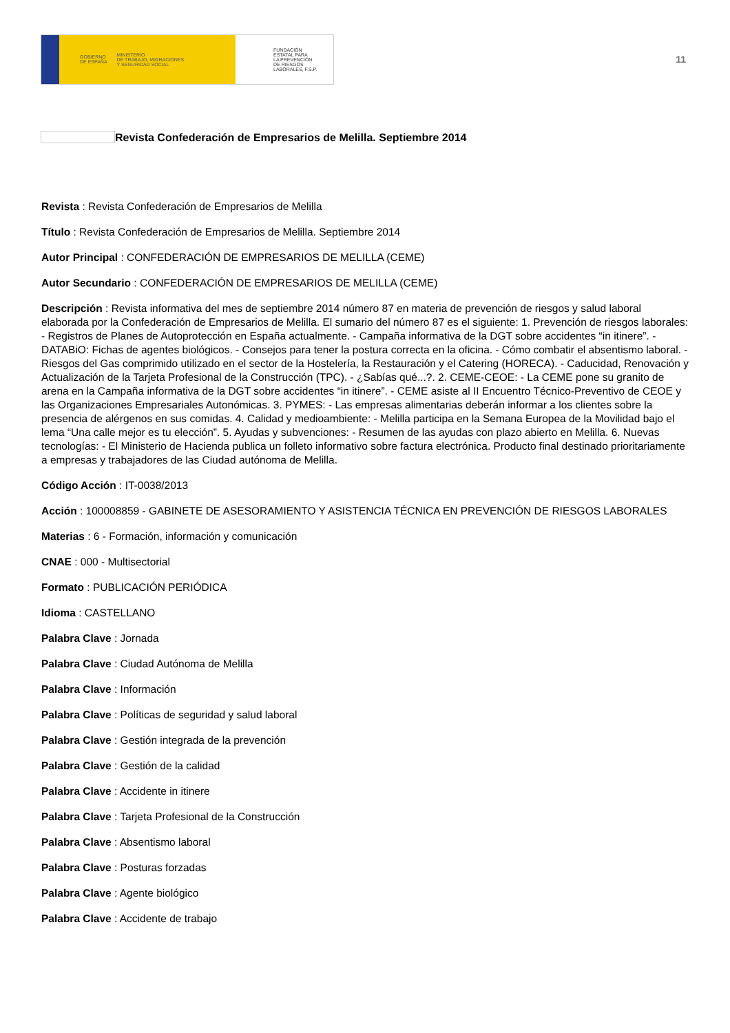GOBIERNO
DE ESPAÑA MINISTERIO
DE TRABAJO, MIGRACIONES
Y SEGURIDAD SOCIAL
FUNDACIÓN
ESTATAL PARA
LA PREVENCIÓN
DE RIESGOS
LABORALES, F.S.P.
11
Revista Confederación de Empresarios de Melilla. Septiembre 2014
Revista : Revista Confederación de Empresarios de Melilla
Título : Revista Confederación de Empresarios de Melilla. Septiembre 2014
Autor Principal : CONFEDERACIÓN DE EMPRESARIOS DE MELILLA (CEME)
Autor Secundario : CONFEDERACIÓN DE EMPRESARIOS DE MELILLA (CEME)
Descripción : Revista informativa del mes de septiembre 2014 número 87 en materia de prevención de riesgos y salud laboral elaborada por la Confederación de Empresarios de Melilla. El sumario del número 87 es el siguiente: 1. Prevención de riesgos laborales: - Registros de Planes de Autoprotección en España actualmente. - Campaña informativa de la DGT sobre accidentes “in itinere”. - DATABiO: Fichas de agentes biológicos. - Consejos para tener la postura correcta en la oficina. - Cómo combatir el absentismo laboral. - Riesgos del Gas comprimido utilizado en el sector de la Hostelería, la Restauración y el Catering (HORECA). - Caducidad, Renovación y Actualización de la Tarjeta Profesional de la Construcción (TPC). - ¿Sabías qué...?. 2. CEME-CEOE: - La CEME pone su granito de arena en la Campaña informativa de la DGT sobre accidentes “in itinere”. - CEME asiste al II Encuentro Técnico-Preventivo de CEOE y las Organizaciones Empresariales Autonómicas. 3. PYMES: - Las empresas alimentarias deberán informar a los clientes sobre la presencia de alérgenos en sus comidas. 4. Calidad y medioambiente: - Melilla participa en la Semana Europea de la Movilidad bajo el lema “Una calle mejor es tu elección”. 5. Ayudas y subvenciones: - Resumen de las ayudas con plazo abierto en Melilla. 6. Nuevas tecnologías: - El Ministerio de Hacienda publica un folleto informativo sobre factura electrónica. Producto final destinado prioritariamente a empresas y trabajadores de las Ciudad autónoma de Melilla.
Código Acción : IT-0038/2013
Acción : 100008859 - GABINETE DE ASESORAMIENTO Y ASISTENCIA TÉCNICA EN PREVENCIÓN DE RIESGOS LABORALES
Materias : 6 - Formación, información y comunicación
CNAE : 000 - Multisectorial
Formato : PUBLICACIÓN PERIÓDICA
Idioma : CASTELLANO
Palabra Clave : Jornada
Palabra Clave : Ciudad Autónoma de Melilla
Palabra Clave : Información
Palabra Clave : Políticas de seguridad y salud laboral
Palabra Clave : Gestión integrada de la prevención
Palabra Clave : Gestión de la calidad
Palabra Clave : Accidente in itinere
Palabra Clave : Tarjeta Profesional de la Construcción
Palabra Clave : Absentismo laboral
Palabra Clave : Posturas forzadas
Palabra Clave : Agente biológico
Palabra Clave : Accidente de trabajo